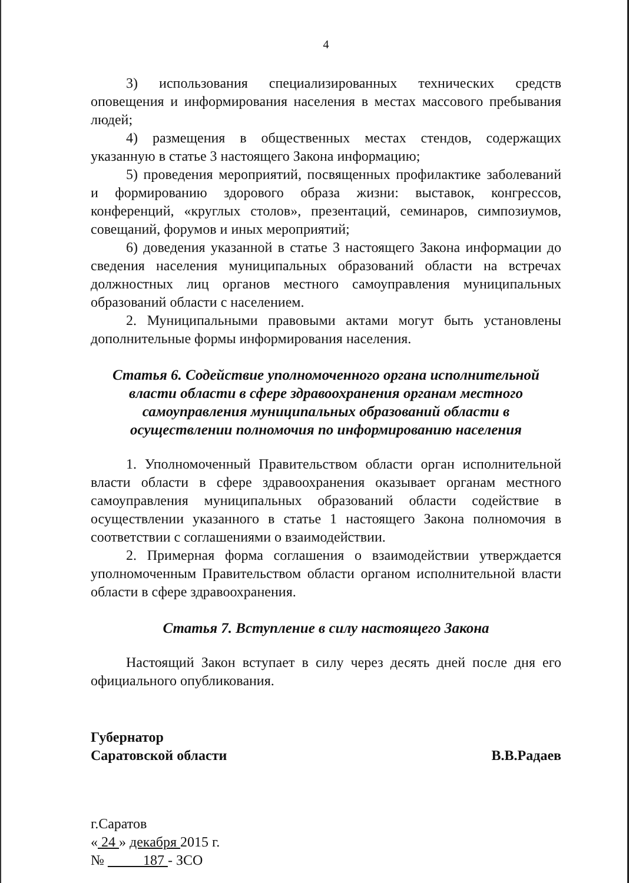4
3) использования специализированных технических средств оповещения и информирования населения в местах массового пребывания людей;
4) размещения в общественных местах стендов, содержащих указанную в статье 3 настоящего Закона информацию;
5) проведения мероприятий, посвященных профилактике заболеваний и формированию здорового образа жизни: выставок, конгрессов, конференций, «круглых столов», презентаций, семинаров, симпозиумов, совещаний, форумов и иных мероприятий;
6) доведения указанной в статье 3 настоящего Закона информации до сведения населения муниципальных образований области на встречах должностных лиц органов местного самоуправления муниципальных образований области с населением.
2. Муниципальными правовыми актами могут быть установлены дополнительные формы информирования населения.
Статья 6. Содействие уполномоченного органа исполнительной власти области в сфере здравоохранения органам местного самоуправления муниципальных образований области в осуществлении полномочия по информированию населения
1. Уполномоченный Правительством области орган исполнительной власти области в сфере здравоохранения оказывает органам местного самоуправления муниципальных образований области содействие в осуществлении указанного в статье 1 настоящего Закона полномочия в соответствии с соглашениями о взаимодействии.
2. Примерная форма соглашения о взаимодействии утверждается уполномоченным Правительством области органом исполнительной власти области в сфере здравоохранения.
Статья 7. Вступление в силу настоящего Закона
Настоящий Закон вступает в силу через десять дней после дня его официального опубликования.
Губернатор
Саратовской области
В.В.Радаев
г.Саратов
« 24 » декабря 2015 г.
№ 187 - ЗСО